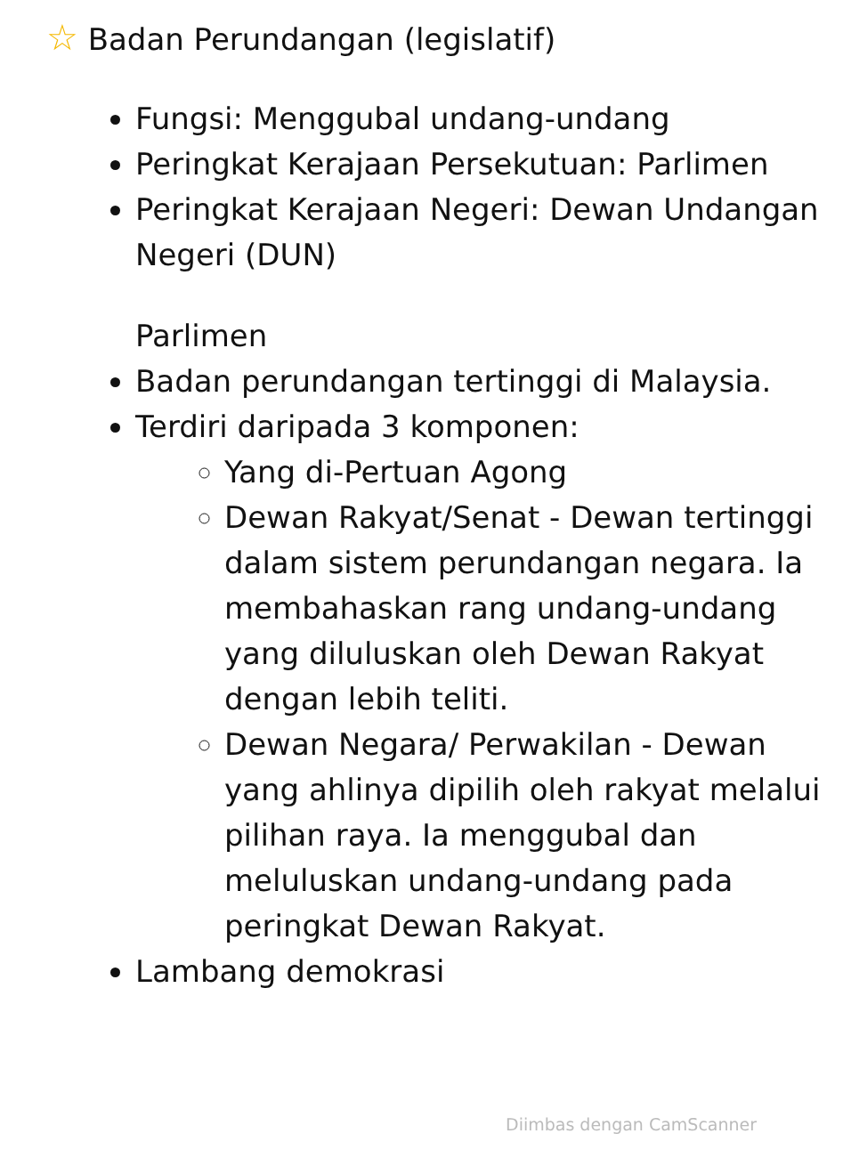☆ Badan Perundangan (legislatif)
Fungsi: Menggubal undang-undang
Peringkat Kerajaan Persekutuan: Parlimen
Peringkat Kerajaan Negeri: Dewan Undangan Negeri (DUN)
Parlimen
Badan perundangan tertinggi di Malaysia.
Terdiri daripada 3 komponen:
Yang di-Pertuan Agong
Dewan Rakyat/Senat - Dewan tertinggi dalam sistem perundangan negara. Ia membahaskan rang undang-undang yang diluluskan oleh Dewan Rakyat dengan lebih teliti.
Dewan Negara/ Perwakilan - Dewan yang ahlinya dipilih oleh rakyat melalui pilihan raya. Ia menggubal dan meluluskan undang-undang pada peringkat Dewan Rakyat.
Lambang demokrasi
Diimbas dengan CamScanner